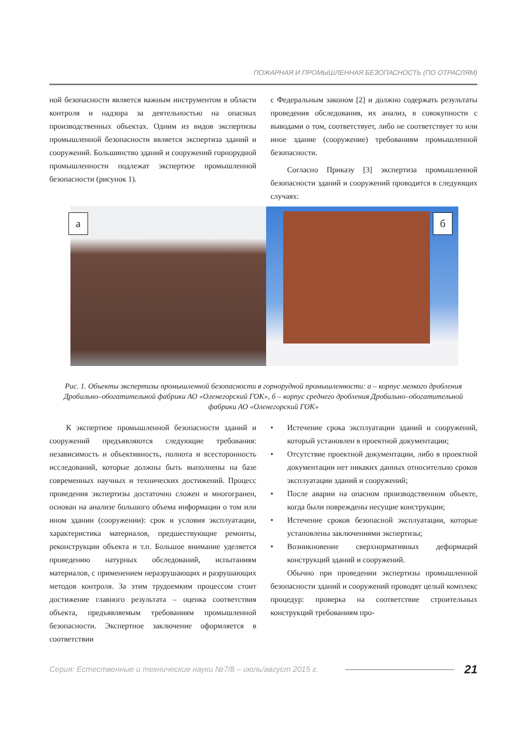ПОЖАРНАЯ И ПРОМЫШЛЕННАЯ БЕЗОПАСНОСТЬ (ПО ОТРАСЛЯМ)
ной безопасности является важным инструментом в области контроля и надзора за деятельностью на опасных производственных объектах. Одним из видов экспертизы промышленной безопасности является экспертиза зданий и сооружений. Большинство зданий и сооружений горнорудной промышленности подлежат экспертизе промышленной безопасности (рисунок 1).
с Федеральным законом [2] и должно содержать результаты проведения обследования, их анализ, в совокупности с выводами о том, соответствует, либо не соответствует то или иное здание (сооружение) требованиям промышленной безопасности.
Согласно Приказу [3] экспертиза промышленной безопасности зданий и сооружений проводится в следующих случаях:
а
б
Рис. 1. Объекты экспертизы промышленной безопасности в горнорудной промышленности: а – корпус мелкого дробления Дробильно–обогатительной фабрики АО «Оленегорский ГОК», б – корпус среднего дробления Дробильно–обогатительной фабрики АО «Оленегорский ГОК»
К экспертизе промышленной безопасности зданий и сооружений предъявляются следующие требования: независимость и объективность, полнота и всесторонность исследований, которые должны быть выполнены на базе современных научных и технических достижений. Процесс проведения экспертизы достаточно сложен и многогранен, основан на анализе большого объема информации о том или ином здании (сооружении): срок и условия эксплуатации, характеристика материалов, предшествующие ремонты, реконструкции объекта и т.п. Большое внимание уделяется проведению натурных обследований, испытаниям материалов, с применением неразрушающих и разрушающих методов контроля. За этим трудоемким процессом стоит достижение главного результата – оценка соответствия объекта, предъявляемым требованиям промышленной безопасности. Экспертное заключение оформляется в соответствии
• Истечение срока эксплуатации зданий и сооружений, который установлен в проектной документации;
• Отсутствие проектной документации, либо в проектной документации нет никаких данных относительно сроков эксплуатации зданий и сооружений;
• После аварии на опасном производственном объекте, когда были повреждены несущие конструкции;
• Истечение сроков безопасной эксплуатации, которые установлены заключениями экспертизы;
• Возникновение сверхнормативных деформаций конструкций зданий и сооружений.
Обычно при проведении экспертизы промышленной безопасности зданий и сооружений проводят целый комплекс процедур: проверка на соответствие строительных конструкций требованиям про-
Серия: Естественные и технические науки №7/8 – июль/август 2015 г. 21